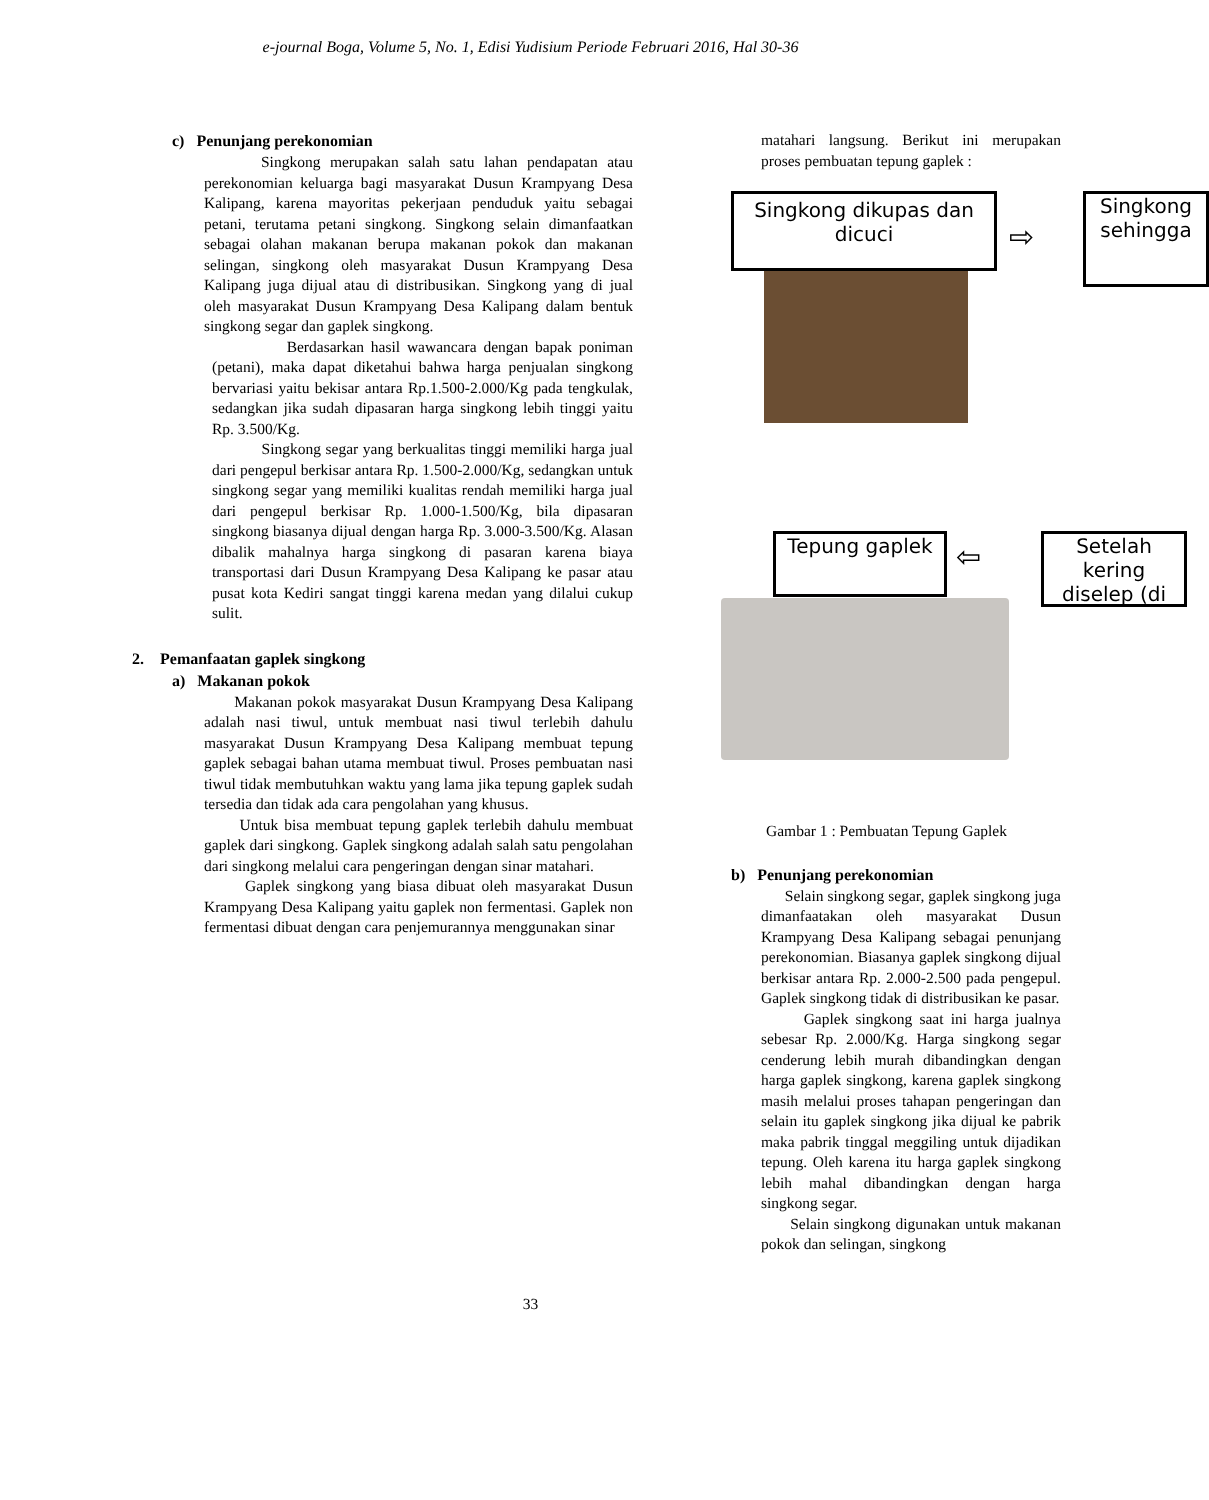e-journal Boga, Volume 5, No. 1, Edisi Yudisium Periode Februari 2016, Hal 30-36
c) Penunjang perekonomian
Singkong merupakan salah satu lahan pendapatan atau perekonomian keluarga bagi masyarakat Dusun Krampyang Desa Kalipang, karena mayoritas pekerjaan penduduk yaitu sebagai petani, terutama petani singkong. Singkong selain dimanfaatkan sebagai olahan makanan berupa makanan pokok dan makanan selingan, singkong oleh masyarakat Dusun Krampyang Desa Kalipang juga dijual atau di distribusikan. Singkong yang di jual oleh masyarakat Dusun Krampyang Desa Kalipang dalam bentuk singkong segar dan gaplek singkong.
Berdasarkan hasil wawancara dengan bapak poniman (petani), maka dapat diketahui bahwa harga penjualan singkong bervariasi yaitu bekisar antara Rp.1.500-2.000/Kg pada tengkulak, sedangkan jika sudah dipasaran harga singkong lebih tinggi yaitu Rp. 3.500/Kg.
Singkong segar yang berkualitas tinggi memiliki harga jual dari pengepul berkisar antara Rp. 1.500-2.000/Kg, sedangkan untuk singkong segar yang memiliki kualitas rendah memiliki harga jual dari pengepul berkisar Rp. 1.000-1.500/Kg, bila dipasaran singkong biasanya dijual dengan harga Rp. 3.000-3.500/Kg. Alasan dibalik mahalnya harga singkong di pasaran karena biaya transportasi dari Dusun Krampyang Desa Kalipang ke pasar atau pusat kota Kediri sangat tinggi karena medan yang dilalui cukup sulit.
2. Pemanfaatan gaplek singkong
a) Makanan pokok
Makanan pokok masyarakat Dusun Krampyang Desa Kalipang adalah nasi tiwul, untuk membuat nasi tiwul terlebih dahulu masyarakat Dusun Krampyang Desa Kalipang membuat tepung gaplek sebagai bahan utama membuat tiwul. Proses pembuatan nasi tiwul tidak membutuhkan waktu yang lama jika tepung gaplek sudah tersedia dan tidak ada cara pengolahan yang khusus.
Untuk bisa membuat tepung gaplek terlebih dahulu membuat gaplek dari singkong. Gaplek singkong adalah salah satu pengolahan dari singkong melalui cara pengeringan dengan sinar matahari.
Gaplek singkong yang biasa dibuat oleh masyarakat Dusun Krampyang Desa Kalipang yaitu gaplek non fermentasi. Gaplek non fermentasi dibuat dengan cara penjemurannya menggunakan sinar
matahari langsung. Berikut ini merupakan proses pembuatan tepung gaplek :
Singkong dikupas dan dicuci
⇨
Singkong sehingga
Tepung gaplek ⇦
Setelah kering diselep (di
Gambar 1 : Pembuatan Tepung Gaplek
b) Penunjang perekonomian
Selain singkong segar, gaplek singkong juga dimanfaatakan oleh masyarakat Dusun Krampyang Desa Kalipang sebagai penunjang perekonomian. Biasanya gaplek singkong dijual berkisar antara Rp. 2.000-2.500 pada pengepul. Gaplek singkong tidak di distribusikan ke pasar.
Gaplek singkong saat ini harga jualnya sebesar Rp. 2.000/Kg. Harga singkong segar cenderung lebih murah dibandingkan dengan harga gaplek singkong, karena gaplek singkong masih melalui proses tahapan pengeringan dan selain itu gaplek singkong jika dijual ke pabrik maka pabrik tinggal meggiling untuk dijadikan tepung. Oleh karena itu harga gaplek singkong lebih mahal dibandingkan dengan harga singkong segar.
Selain singkong digunakan untuk makanan pokok dan selingan, singkong
33